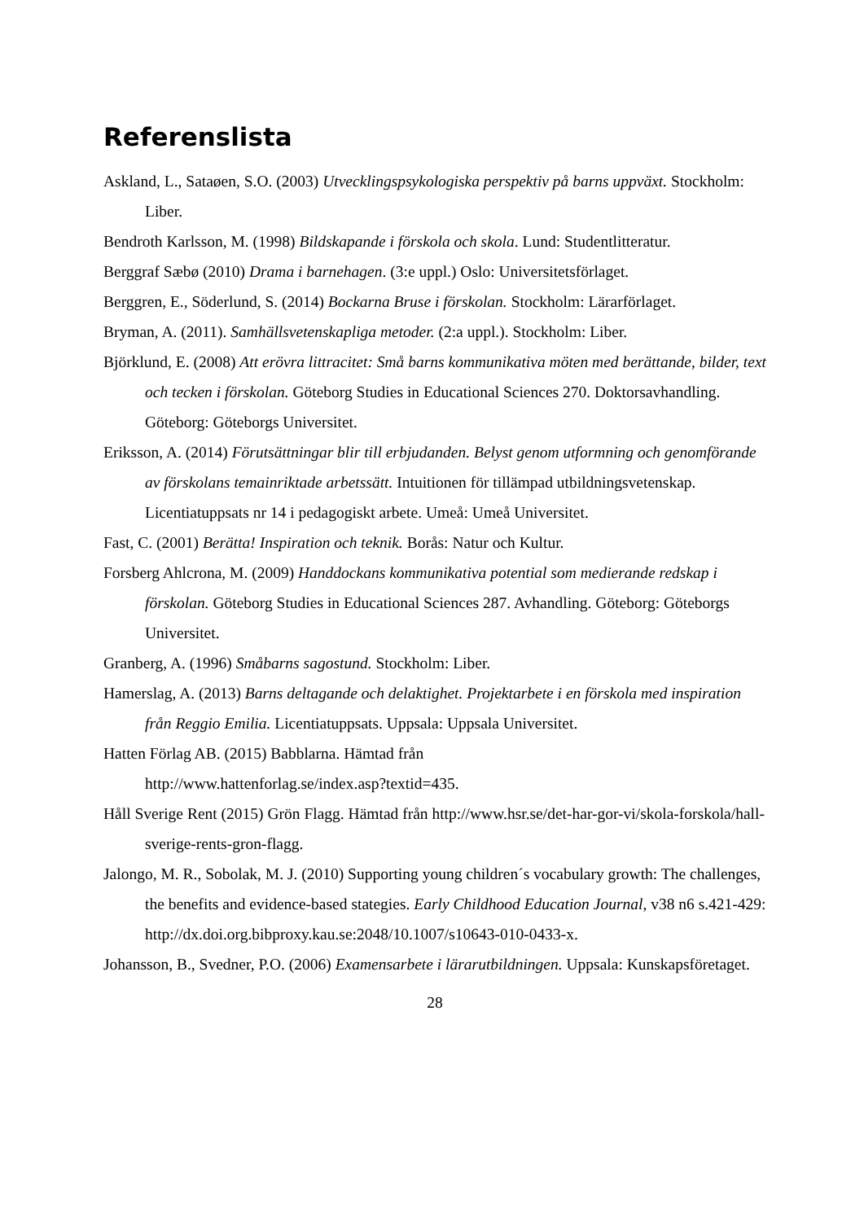Referenslista
Askland, L., Sataøen, S.O. (2003) Utvecklingspsykologiska perspektiv på barns uppväxt. Stockholm: Liber.
Bendroth Karlsson, M. (1998) Bildskapande i förskola och skola. Lund: Studentlitteratur.
Berggraf Sæbø (2010) Drama i barnehagen. (3:e uppl.) Oslo: Universitetsförlaget.
Berggren, E., Söderlund, S. (2014) Bockarna Bruse i förskolan. Stockholm: Lärarförlaget.
Bryman, A. (2011). Samhällsvetenskapliga metoder. (2:a uppl.). Stockholm: Liber.
Björklund, E. (2008) Att erövra littracitet: Små barns kommunikativa möten med berättande, bilder, text och tecken i förskolan. Göteborg Studies in Educational Sciences 270. Doktorsavhandling. Göteborg: Göteborgs Universitet.
Eriksson, A. (2014) Förutsättningar blir till erbjudanden. Belyst genom utformning och genomförande av förskolans temainriktade arbetssätt. Intuitionen för tillämpad utbildningsvetenskap. Licentiatuppsats nr 14 i pedagogiskt arbete. Umeå: Umeå Universitet.
Fast, C. (2001) Berätta! Inspiration och teknik. Borås: Natur och Kultur.
Forsberg Ahlcrona, M. (2009) Handdockans kommunikativa potential som medierande redskap i förskolan. Göteborg Studies in Educational Sciences 287. Avhandling. Göteborg: Göteborgs Universitet.
Granberg, A. (1996) Småbarns sagostund. Stockholm: Liber.
Hamerslag, A. (2013) Barns deltagande och delaktighet. Projektarbete i en förskola med inspiration från Reggio Emilia. Licentiatuppsats. Uppsala: Uppsala Universitet.
Hatten Förlag AB. (2015) Babblarna. Hämtad från
http://www.hattenforlag.se/index.asp?textid=435.
Håll Sverige Rent (2015) Grön Flagg. Hämtad från http://www.hsr.se/det-har-gor-vi/skola-forskola/hall-sverige-rents-gron-flagg.
Jalongo, M. R., Sobolak, M. J. (2010) Supporting young children´s vocabulary growth: The challenges, the benefits and evidence-based stategies. Early Childhood Education Journal, v38 n6 s.421-429: http://dx.doi.org.bibproxy.kau.se:2048/10.1007/s10643-010-0433-x.
Johansson, B., Svedner, P.O. (2006) Examensarbete i lärarutbildningen. Uppsala: Kunskapsföretaget.
28